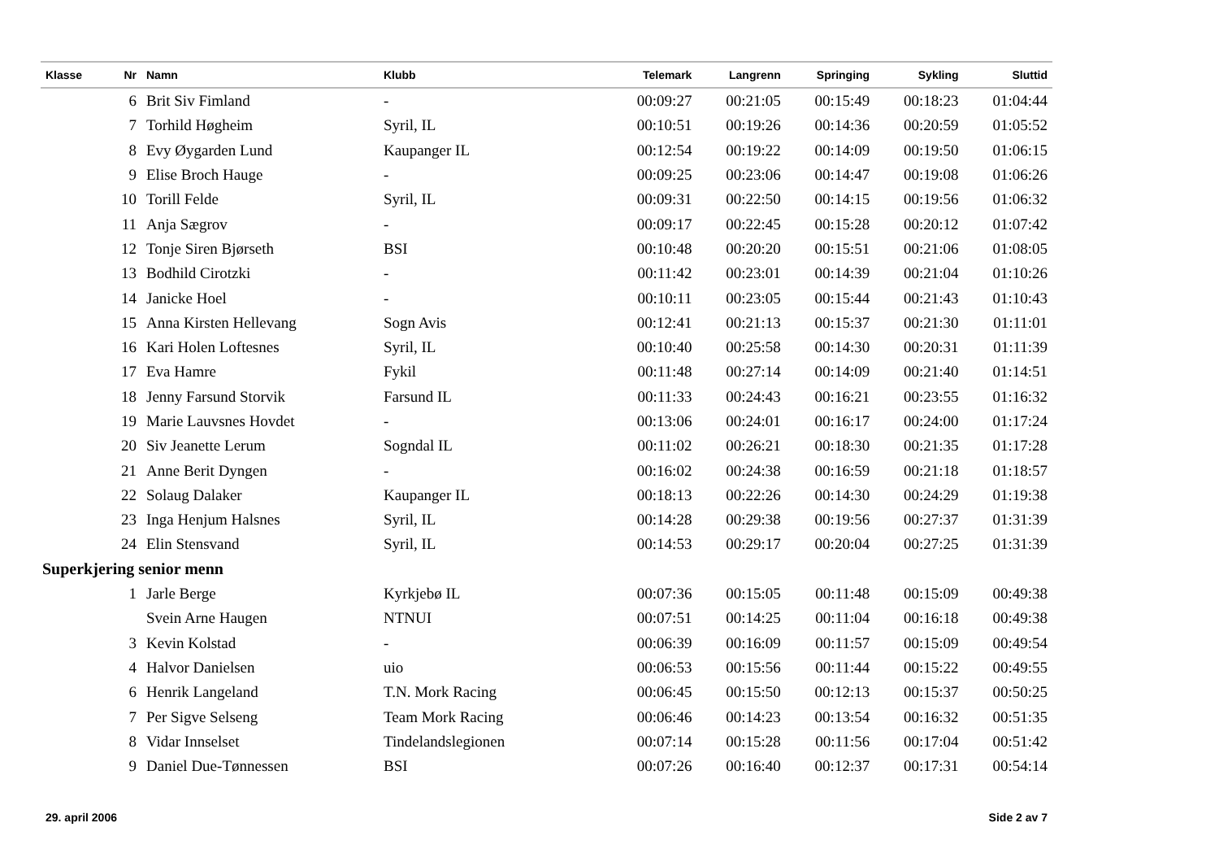| Klasse | Nr | Namn | Klubb | Telemark | Langrenn | Springing | Sykling | Sluttid |
| --- | --- | --- | --- | --- | --- | --- | --- | --- |
| | 6 | Brit Siv Fimland | - | 00:09:27 | 00:21:05 | 00:15:49 | 00:18:23 | 01:04:44 |
| | 7 | Torhild Høgheim | Syril, IL | 00:10:51 | 00:19:26 | 00:14:36 | 00:20:59 | 01:05:52 |
| | 8 | Evy Øygarden Lund | Kaupanger IL | 00:12:54 | 00:19:22 | 00:14:09 | 00:19:50 | 01:06:15 |
| | 9 | Elise Broch Hauge | - | 00:09:25 | 00:23:06 | 00:14:47 | 00:19:08 | 01:06:26 |
| | 10 | Torill Felde | Syril, IL | 00:09:31 | 00:22:50 | 00:14:15 | 00:19:56 | 01:06:32 |
| | 11 | Anja Sægrov | - | 00:09:17 | 00:22:45 | 00:15:28 | 00:20:12 | 01:07:42 |
| | 12 | Tonje Siren Bjørseth | BSI | 00:10:48 | 00:20:20 | 00:15:51 | 00:21:06 | 01:08:05 |
| | 13 | Bodhild Cirotzki | - | 00:11:42 | 00:23:01 | 00:14:39 | 00:21:04 | 01:10:26 |
| | 14 | Janicke Hoel | - | 00:10:11 | 00:23:05 | 00:15:44 | 00:21:43 | 01:10:43 |
| | 15 | Anna Kirsten Hellevang | Sogn Avis | 00:12:41 | 00:21:13 | 00:15:37 | 00:21:30 | 01:11:01 |
| | 16 | Kari Holen Loftesnes | Syril, IL | 00:10:40 | 00:25:58 | 00:14:30 | 00:20:31 | 01:11:39 |
| | 17 | Eva Hamre | Fykil | 00:11:48 | 00:27:14 | 00:14:09 | 00:21:40 | 01:14:51 |
| | 18 | Jenny Farsund Storvik | Farsund IL | 00:11:33 | 00:24:43 | 00:16:21 | 00:23:55 | 01:16:32 |
| | 19 | Marie Lauvsnes Hovdet | - | 00:13:06 | 00:24:01 | 00:16:17 | 00:24:00 | 01:17:24 |
| | 20 | Siv Jeanette Lerum | Sogndal IL | 00:11:02 | 00:26:21 | 00:18:30 | 00:21:35 | 01:17:28 |
| | 21 | Anne Berit Dyngen | - | 00:16:02 | 00:24:38 | 00:16:59 | 00:21:18 | 01:18:57 |
| | 22 | Solaug Dalaker | Kaupanger IL | 00:18:13 | 00:22:26 | 00:14:30 | 00:24:29 | 01:19:38 |
| | 23 | Inga Henjum Halsnes | Syril, IL | 00:14:28 | 00:29:38 | 00:19:56 | 00:27:37 | 01:31:39 |
| | 24 | Elin Stensvand | Syril, IL | 00:14:53 | 00:29:17 | 00:20:04 | 00:27:25 | 01:31:39 |
| Superkjering senior menn | | | | | | | | |
| | 1 | Jarle Berge | Kyrkjebø IL | 00:07:36 | 00:15:05 | 00:11:48 | 00:15:09 | 00:49:38 |
| | | Svein Arne Haugen | NTNUI | 00:07:51 | 00:14:25 | 00:11:04 | 00:16:18 | 00:49:38 |
| | 3 | Kevin Kolstad | - | 00:06:39 | 00:16:09 | 00:11:57 | 00:15:09 | 00:49:54 |
| | 4 | Halvor Danielsen | uio | 00:06:53 | 00:15:56 | 00:11:44 | 00:15:22 | 00:49:55 |
| | 6 | Henrik Langeland | T.N. Mork Racing | 00:06:45 | 00:15:50 | 00:12:13 | 00:15:37 | 00:50:25 |
| | 7 | Per Sigve Selseng | Team Mork Racing | 00:06:46 | 00:14:23 | 00:13:54 | 00:16:32 | 00:51:35 |
| | 8 | Vidar Innselset | Tindelandslegionen | 00:07:14 | 00:15:28 | 00:11:56 | 00:17:04 | 00:51:42 |
| | 9 | Daniel Due-Tønnessen | BSI | 00:07:26 | 00:16:40 | 00:12:37 | 00:17:31 | 00:54:14 |
29. april 2006 Side 2 av 7